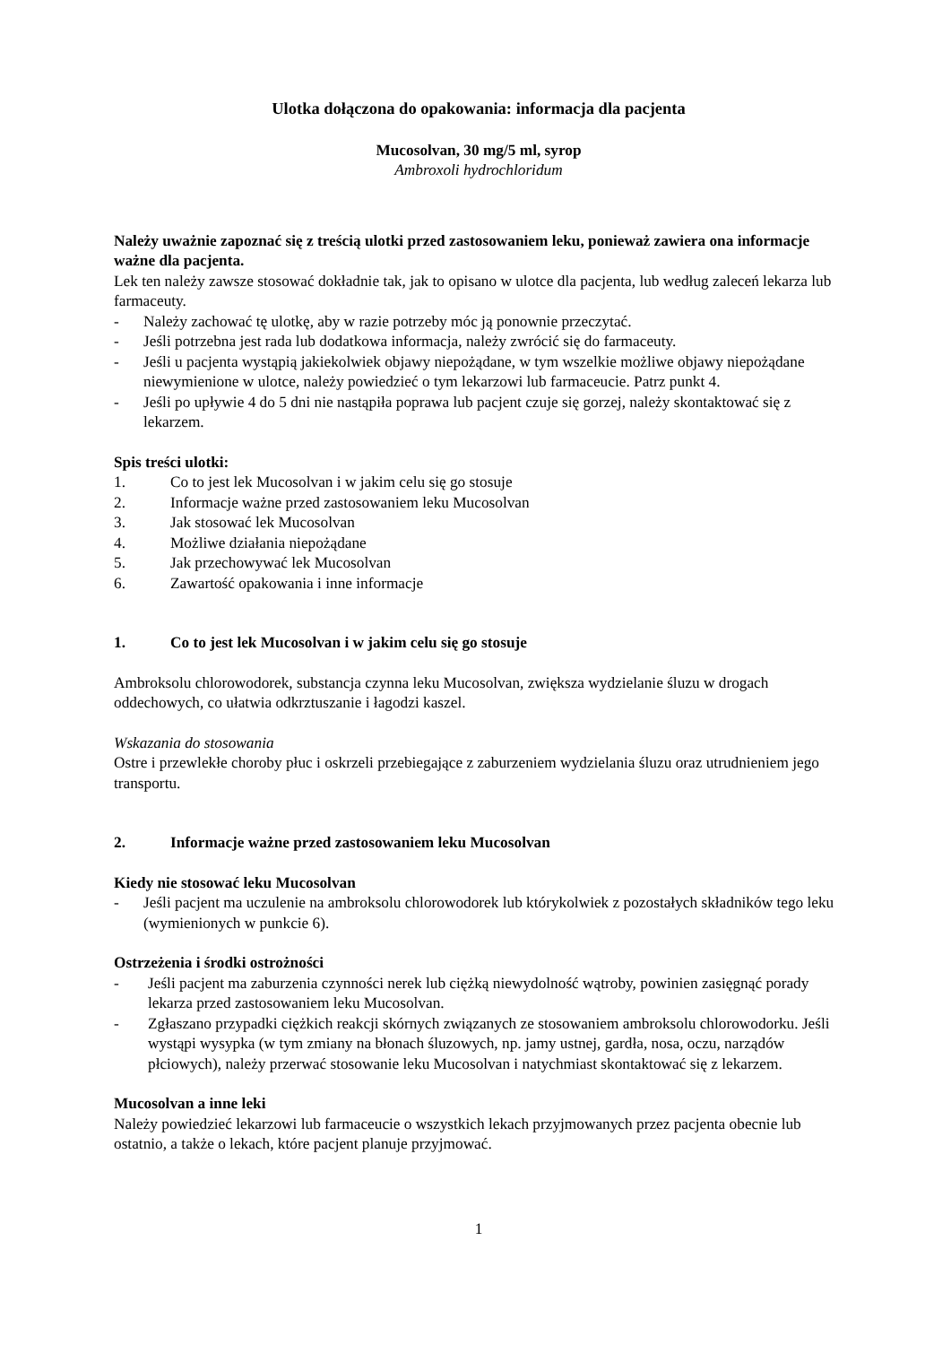Ulotka dołączona do opakowania: informacja dla pacjenta
Mucosolvan, 30 mg/5 ml, syrop
Ambroxoli hydrochloridum
Należy uważnie zapoznać się z treścią ulotki przed zastosowaniem leku, ponieważ zawiera ona informacje ważne dla pacjenta.
Lek ten należy zawsze stosować dokładnie tak, jak to opisano w ulotce dla pacjenta, lub według zaleceń lekarza lub farmaceuty.
- Należy zachować tę ulotkę, aby w razie potrzeby móc ją ponownie przeczytać.
- Jeśli potrzebna jest rada lub dodatkowa informacja, należy zwrócić się do farmaceuty.
- Jeśli u pacjenta wystąpią jakiekolwiek objawy niepożądane, w tym wszelkie możliwe objawy niepożądane niewymienione w ulotce, należy powiedzieć o tym lekarzowi lub farmaceucie. Patrz punkt 4.
- Jeśli po upływie 4 do 5 dni nie nastąpiła poprawa lub pacjent czuje się gorzej, należy skontaktować się z lekarzem.
Spis treści ulotki:
1. Co to jest lek Mucosolvan i w jakim celu się go stosuje
2. Informacje ważne przed zastosowaniem leku Mucosolvan
3. Jak stosować lek Mucosolvan
4. Możliwe działania niepożądane
5. Jak przechowywać lek Mucosolvan
6. Zawartość opakowania i inne informacje
1. Co to jest lek Mucosolvan i w jakim celu się go stosuje
Ambroksolu chlorowodorek, substancja czynna leku Mucosolvan, zwiększa wydzielanie śluzu w drogach oddechowych, co ułatwia odkrztuszanie i łagodzi kaszel.
Wskazania do stosowania
Ostre i przewlekłe choroby płuc i oskrzeli przebiegające z zaburzeniem wydzielania śluzu oraz utrudnieniem jego transportu.
2. Informacje ważne przed zastosowaniem leku Mucosolvan
Kiedy nie stosować leku Mucosolvan
- Jeśli pacjent ma uczulenie na ambroksolu chlorowodorek lub którykolwiek z pozostałych składników tego leku (wymienionych w punkcie 6).
Ostrzeżenia i środki ostrożności
- Jeśli pacjent ma zaburzenia czynności nerek lub ciężką niewydolność wątroby, powinien zasięgnąć porady lekarza przed zastosowaniem leku Mucosolvan.
- Zgłaszano przypadki ciężkich reakcji skórnych związanych ze stosowaniem ambroksolu chlorowodorku. Jeśli wystąpi wysypka (w tym zmiany na błonach śluzowych, np. jamy ustnej, gardła, nosa, oczu, narządów płciowych), należy przerwać stosowanie leku Mucosolvan i natychmiast skontaktować się z lekarzem.
Mucosolvan a inne leki
Należy powiedzieć lekarzowi lub farmaceucie o wszystkich lekach przyjmowanych przez pacjenta obecnie lub ostatnio, a także o lekach, które pacjent planuje przyjmować.
1